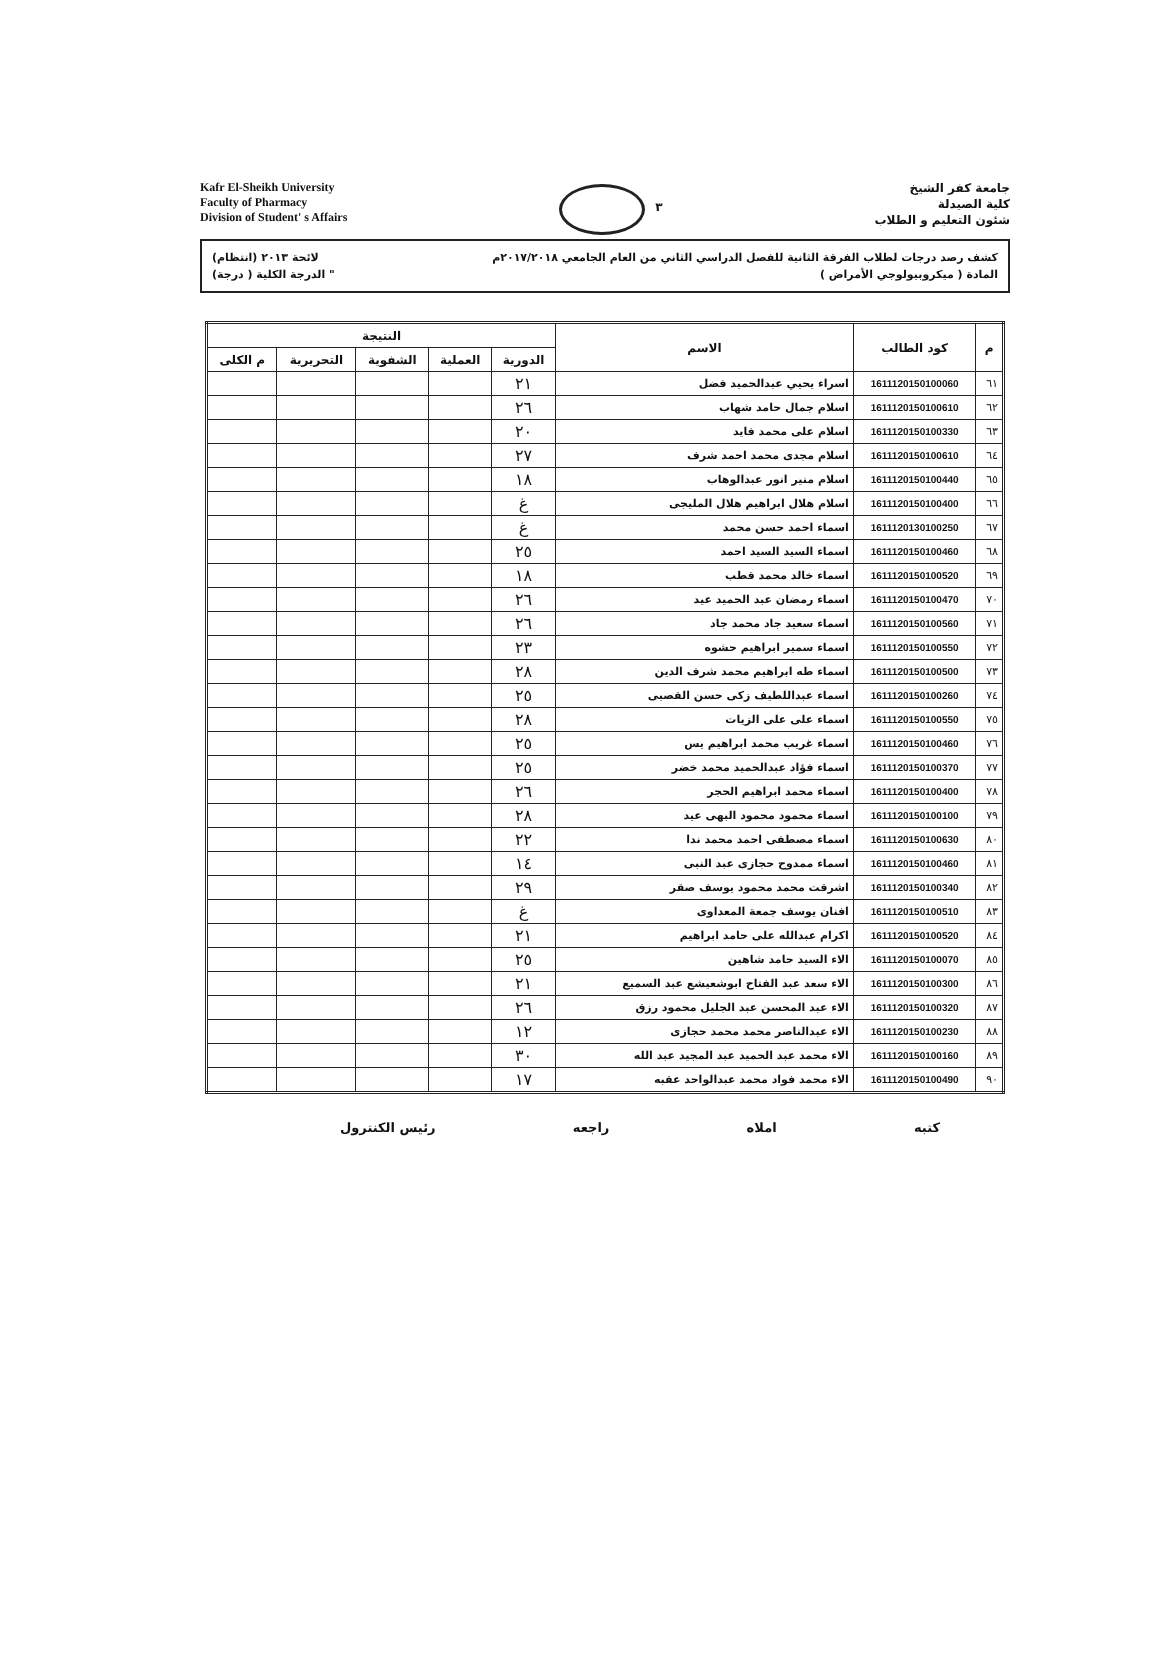Kafr El-Sheikh University
Faculty of Pharmacy
Division of Student' s Affairs
٣
جامعة كفر الشيخ
كلية الصيدلة
شئون التعليم و الطلاب
كشف رصد درجات لطلاب الفرقة الثانية للفصل الدراسي الثاني من العام الجامعي ٢٠١٧/٢٠١٨م لائحة ٢٠١٣ (انتظام)
المادة ( ميكروبيولوجي الأمراض ) " الدرجة الكلية ( درجة)
| م | كود الطالب | الاسم | النتيجة | | | | |
| --- | --- | --- | --- | --- | --- | --- | --- |
| | | | الدورية | العملية | الشفوية | التحريرية | م الكلى |
| ٦١ | 1611120150100060 | اسراء يحيي عبدالحميد فضل | ٢١ | | | | |
| ٦٢ | 1611120150100610 | اسلام جمال حامد شهاب | ٢٦ | | | | |
| ٦٣ | 1611120150100330 | اسلام على محمد فايد | ٢٠ | | | | |
| ٦٤ | 1611120150100610 | اسلام مجدى محمد احمد شرف | ٢٧ | | | | |
| ٦٥ | 1611120150100440 | اسلام منير انور عبدالوهاب | ١٨ | | | | |
| ٦٦ | 1611120150100400 | اسلام هلال ابراهيم هلال المليجى | غ | | | | |
| ٦٧ | 1611120130100250 | اسماء احمد حسن محمد | غ | | | | |
| ٦٨ | 1611120150100460 | اسماء السيد السيد احمد | ٢٥ | | | | |
| ٦٩ | 1611120150100520 | اسماء خالد محمد قطب | ١٨ | | | | |
| ٧٠ | 1611120150100470 | اسماء رمضان عبد الحميد عيد | ٢٦ | | | | |
| ٧١ | 1611120150100560 | اسماء سعيد جاد محمد جاد | ٢٦ | | | | |
| ٧٢ | 1611120150100550 | اسماء سمير ابراهيم حشوه | ٢٣ | | | | |
| ٧٣ | 1611120150100500 | اسماء طه ابراهيم محمد شرف الدين | ٢٨ | | | | |
| ٧٤ | 1611120150100260 | اسماء عبداللطيف زكى حسن القصبى | ٢٥ | | | | |
| ٧٥ | 1611120150100550 | اسماء على على الزيات | ٢٨ | | | | |
| ٧٦ | 1611120150100460 | اسماء غريب محمد ابراهيم يس | ٢٥ | | | | |
| ٧٧ | 1611120150100370 | اسماء فؤاد عبدالحميد محمد خضر | ٢٥ | | | | |
| ٧٨ | 1611120150100400 | اسماء محمد ابراهيم الحجر | ٢٦ | | | | |
| ٧٩ | 1611120150100100 | اسماء محمود محمود البهى عيد | ٢٨ | | | | |
| ٨٠ | 1611120150100630 | اسماء مصطفى احمد محمد ندا | ٢٢ | | | | |
| ٨١ | 1611120150100460 | اسماء ممدوح حجازى عبد النبى | ١٤ | | | | |
| ٨٢ | 1611120150100340 | اشرقت محمد محمود يوسف صقر | ٢٩ | | | | |
| ٨٣ | 1611120150100510 | افنان يوسف جمعة المعداوى | غ | | | | |
| ٨٤ | 1611120150100520 | اكرام عبدالله على حامد ابراهيم | ٢١ | | | | |
| ٨٥ | 1611120150100070 | الاء السيد حامد شاهين | ٢٥ | | | | |
| ٨٦ | 1611120150100300 | الاء سعد عبد الفتاح ابوشعيشع عبد السميع | ٢١ | | | | |
| ٨٧ | 1611120150100320 | الاء عبد المحسن عبد الجليل محمود رزق | ٢٦ | | | | |
| ٨٨ | 1611120150100230 | الاء عبدالناصر محمد محمد حجازى | ١٢ | | | | |
| ٨٩ | 1611120150100160 | الاء محمد عبد الحميد عبد المجيد عبد الله | ٣٠ | | | | |
| ٩٠ | 1611120150100490 | الاء محمد فواد محمد عبدالواحد عقبه | ١٧ | | | | |
كتبه املاه راجعه رئيس الكنترول